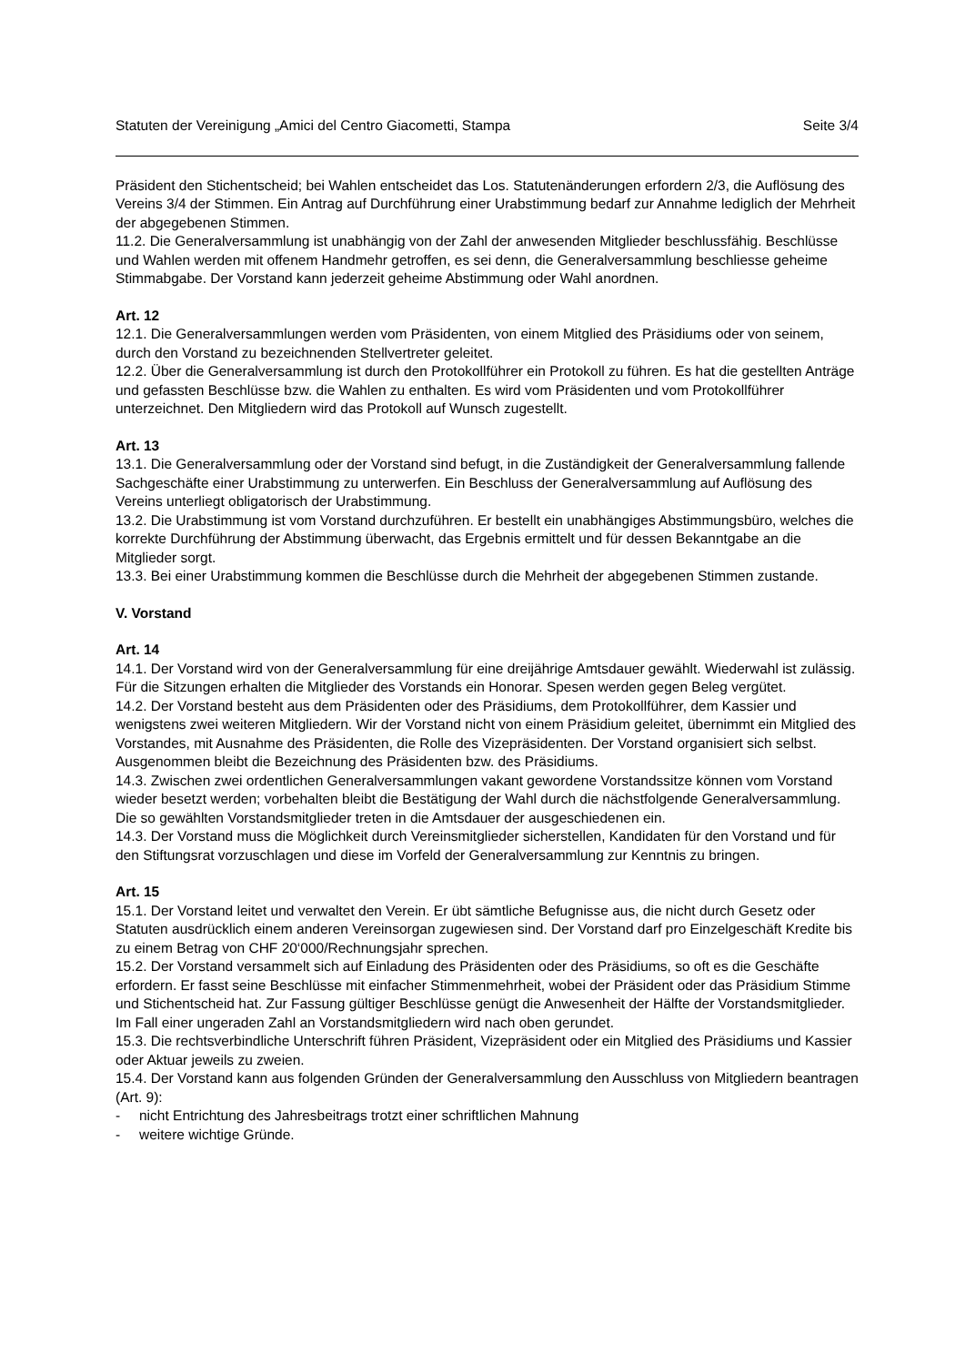Statuten der Vereinigung „Amici del Centro Giacometti, Stampa Seite 3/4
Präsident den Stichentscheid; bei Wahlen entscheidet das Los. Statutenänderungen erfordern 2/3, die Auflösung des Vereins 3/4 der Stimmen. Ein Antrag auf Durchführung einer Urabstimmung bedarf zur Annahme lediglich der Mehrheit der abgegebenen Stimmen.
11.2. Die Generalversammlung ist unabhängig von der Zahl der anwesenden Mitglieder beschlussfähig. Beschlüsse und Wahlen werden mit offenem Handmehr getroffen, es sei denn, die Generalversammlung beschliesse geheime Stimmabgabe. Der Vorstand kann jederzeit geheime Abstimmung oder Wahl anordnen.
Art. 12
12.1. Die Generalversammlungen werden vom Präsidenten, von einem Mitglied des Präsidiums oder von seinem, durch den Vorstand zu bezeichnenden Stellvertreter geleitet.
12.2. Über die Generalversammlung ist durch den Protokollführer ein Protokoll zu führen. Es hat die gestellten Anträge und gefassten Beschlüsse bzw. die Wahlen zu enthalten. Es wird vom Präsidenten und vom Protokollführer unterzeichnet. Den Mitgliedern wird das Protokoll auf Wunsch zugestellt.
Art. 13
13.1. Die Generalversammlung oder der Vorstand sind befugt, in die Zuständigkeit der Generalversammlung fallende Sachgeschäfte einer Urabstimmung zu unterwerfen. Ein Beschluss der Generalversammlung auf Auflösung des Vereins unterliegt obligatorisch der Urabstimmung.
13.2. Die Urabstimmung ist vom Vorstand durchzuführen. Er bestellt ein unabhängiges Abstimmungsbüro, welches die korrekte Durchführung der Abstimmung überwacht, das Ergebnis ermittelt und für dessen Bekanntgabe an die Mitglieder sorgt.
13.3. Bei einer Urabstimmung kommen die Beschlüsse durch die Mehrheit der abgegebenen Stimmen zustande.
V. Vorstand
Art. 14
14.1. Der Vorstand wird von der Generalversammlung für eine dreijährige Amtsdauer gewählt. Wiederwahl ist zulässig. Für die Sitzungen erhalten die Mitglieder des Vorstands ein Honorar. Spesen werden gegen Beleg vergütet.
14.2. Der Vorstand besteht aus dem Präsidenten oder des Präsidiums, dem Protokollführer, dem Kassier und wenigstens zwei weiteren Mitgliedern. Wir der Vorstand nicht von einem Präsidium geleitet, übernimmt ein Mitglied des Vorstandes, mit Ausnahme des Präsidenten, die Rolle des Vizepräsidenten. Der Vorstand organisiert sich selbst. Ausgenommen bleibt die Bezeichnung des Präsidenten bzw. des Präsidiums.
14.3. Zwischen zwei ordentlichen Generalversammlungen vakant gewordene Vorstandssitze können vom Vorstand wieder besetzt werden; vorbehalten bleibt die Bestätigung der Wahl durch die nächstfolgende Generalversammlung. Die so gewählten Vorstandsmitglieder treten in die Amtsdauer der ausgeschiedenen ein.
14.3. Der Vorstand muss die Möglichkeit durch Vereinsmitglieder sicherstellen, Kandidaten für den Vorstand und für den Stiftungsrat vorzuschlagen und diese im Vorfeld der Generalversammlung zur Kenntnis zu bringen.
Art. 15
15.1. Der Vorstand leitet und verwaltet den Verein. Er übt sämtliche Befugnisse aus, die nicht durch Gesetz oder Statuten ausdrücklich einem anderen Vereinsorgan zugewiesen sind. Der Vorstand darf pro Einzelgeschäft Kredite bis zu einem Betrag von CHF 20‘000/Rechnungsjahr sprechen.
15.2. Der Vorstand versammelt sich auf Einladung des Präsidenten oder des Präsidiums, so oft es die Geschäfte erfordern. Er fasst seine Beschlüsse mit einfacher Stimmenmehrheit, wobei der Präsident oder das Präsidium Stimme und Stichentscheid hat. Zur Fassung gültiger Beschlüsse genügt die Anwesenheit der Hälfte der Vorstandsmitglieder. Im Fall einer ungeraden Zahl an Vorstandsmitgliedern wird nach oben gerundet.
15.3. Die rechtsverbindliche Unterschrift führen Präsident, Vizepräsident oder ein Mitglied des Präsidiums und Kassier oder Aktuar jeweils zu zweien.
15.4. Der Vorstand kann aus folgenden Gründen der Generalversammlung den Ausschluss von Mitgliedern beantragen (Art. 9):
- nicht Entrichtung des Jahresbeitrags trotzt einer schriftlichen Mahnung
- weitere wichtige Gründe.